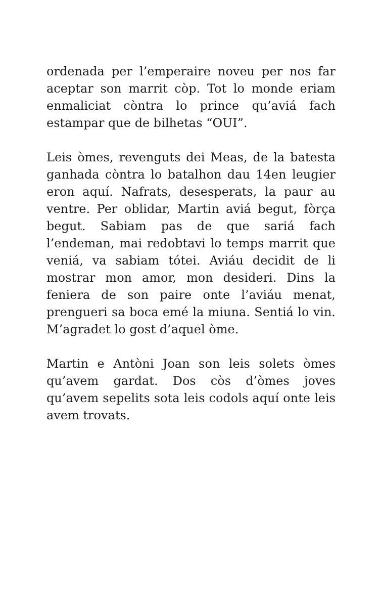ordenada per l’emperaire noveu per nos far aceptar son marrit còp. Tot lo monde eriam enmaliciat còntra lo prince qu’aviá fach estampar que de bilhetas “OUI”.
Leis òmes, revenguts dei Meas, de la batesta ganhada còntra lo batalhon dau 14en leugier eron aquí. Nafrats, desesperats, la paur au ventre. Per oblidar, Martin aviá begut, fòrça begut. Sabiam pas de que sariá fach l’endeman, mai redobtavi lo temps marrit que veniá, va sabiam tótei. Aviáu decidit de li mostrar mon amor, mon desideri. Dins la feniera de son paire onte l’aviáu menat, prengueri sa boca emé la miuna. Sentiá lo vin. M’agradet lo gost d’aquel òme.
Martin e Antòni Joan son leis solets òmes qu’avem gardat. Dos còs d’òmes joves qu’avem sepelits sota leis codols aquí onte leis avem trovats.